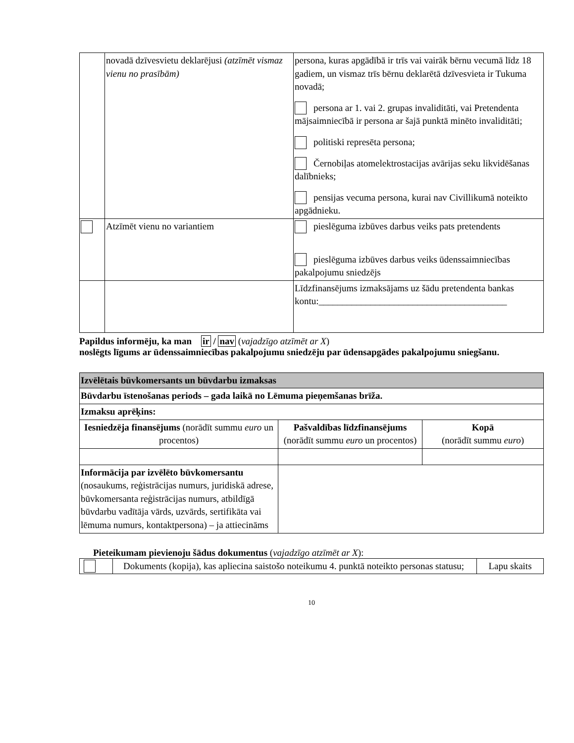| | novadā dzīvesvietu deklarējusi (atzīmēt vismaz vienu no prasībām) | persona, kuras apgādībā ir trīs vai vairāk bērnu vecumā līdz 18 gadiem, un vismaz trīs bērnu deklarētā dzīvesvieta ir Tukuma novadā; persona ar 1. vai 2. grupas invaliditāti, vai Pretendenta mājsaimniecībā ir persona ar šajā punktā minēto invaliditāti; politiski represēta persona; Černobiļas atomelektrostacijas avārijas seku likvidēšanas dalībnieks; pensijas vecuma persona, kurai nav Civillikumā noteikto apgādnieku. |
| | Atzīmēt vienu no variantiem | pieslēguma izbūves darbus veiks pats pretendents pieslēguma izbūves darbus veiks ūdenssaimniecības pakalpojumu sniedzējs |
| | | Līdzfinansējums izmaksājams uz šādu pretendenta bankas kontu:________________________________________ |
Papildus informēju, ka man ir / nav (vajadzīgo atzīmēt ar X)
noslēgts līgums ar ūdenssaimniecības pakalpojumu sniedzēju par ūdensapgādes pakalpojumu sniegšanu.
| Izvēlētais būvkomersants un būvdarbu izmaksas | | |
| Būvdarbu īstenošanas periods – gada laikā no Lēmuma pieņemšanas brīža. | | |
| Izmaksu aprēķins: | | |
| Iesniedzēja finansējums (norādīt summu euro un procentos) | Pašvaldības līdzfinansējums (norādīt summu euro un procentos) | Kopā (norādīt summu euro ) |
| Informācija par izvēlēto būvkomersantu (nosaukums, reģistrācijas numurs, juridiskā adrese, būvkomersanta reģistrācijas numurs, atbildīgā būvdarbu vadītāja vārds, uzvārds, sertifikāta vai lēmuma numurs, kontaktpersona) – ja attiecināms | | |
Pieteikumam pievienoju šādus dokumentus (vajadzīgo atzīmēt ar X):
| | Dokuments (kopija), kas apliecina saistošo noteikumu 4. punktā noteikto personas statusu; | Lapu skaits |
10